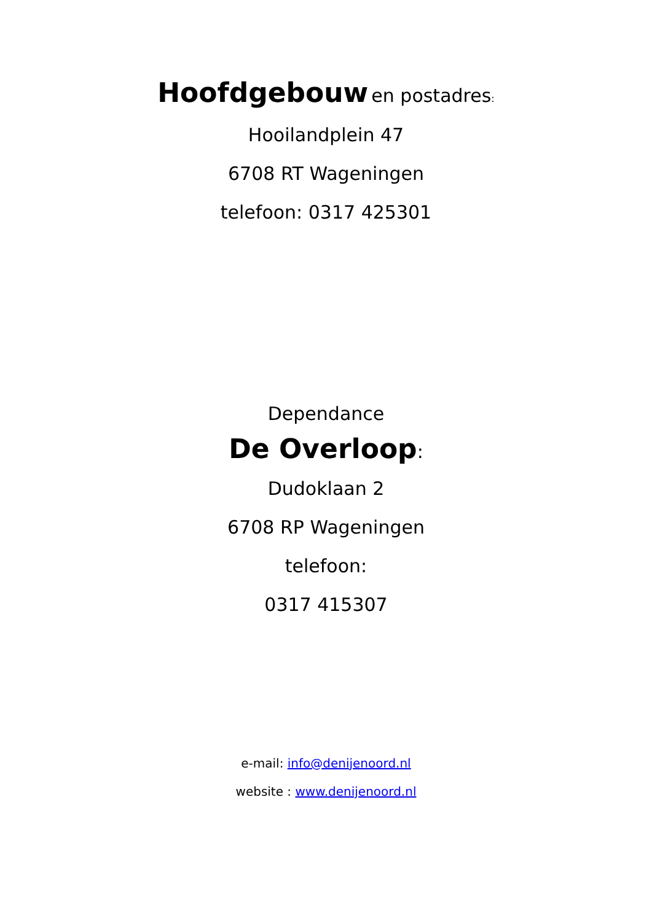Hoofdgebouw en postadres:
Hooilandplein 47
6708 RT Wageningen
telefoon: 0317 425301
Dependance
De Overloop:
Dudoklaan 2
6708 RP Wageningen
telefoon:
0317 415307
e-mail: info@denijenoord.nl
website : www.denijenoord.nl